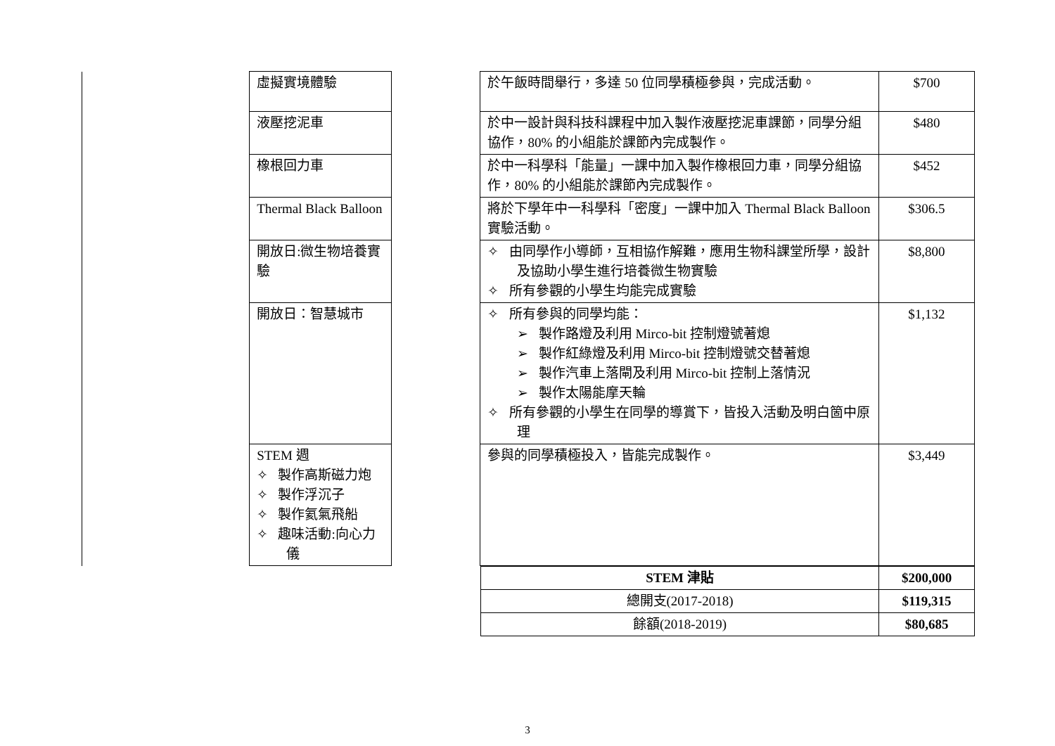| | 虛擬實境體驗 | | 於午飯時間舉行，多達 50 位同學積極參與，完成活動。 | $700 |
| | 液壓挖泥車 | | 於中一設計與科技科課程中加入製作液壓挖泥車課節，同學分組協作，80% 的小組能於課節內完成製作。 | $480 |
| | 橡根回力車 | | 於中一科學科「能量」一課中加入製作橡根回力車，同學分組協作，80% 的小組能於課節內完成製作。 | $452 |
| | Thermal Black Balloon | | 將於下學年中一科學科「密度」一課中加入 Thermal Black Balloon 實驗活動。 | $306.5 |
| | 開放日:微生物培養實驗 | | ✧ 由同學作小導師，互相協作解難，應用生物科課堂所學，設計及協助小學生進行培養微生物實驗 ✧ 所有參觀的小學生均能完成實驗 | $8,800 |
| | 開放日：智慧城市 | | ✧ 所有參與的同學均能： ➢ 製作路燈及利用 Mirco-bit 控制燈號著熄 ➢ 製作紅綠燈及利用 Mirco-bit 控制燈號交替著熄 ➢ 製作汽車上落閘及利用 Mirco-bit 控制上落情況 ➢ 製作太陽能摩天輪 ✧ 所有參觀的小學生在同學的導賞下，皆投入活動及明白箇中原理 | $1,132 |
| | STEM 週 ✧ 製作高斯磁力炮 ✧ 製作浮沉子 ✧ 製作氦氣飛船 ✧ 趣味活動:向心力儀 | | 參與的同學積極投入，皆能完成製作。 | $3,449 |
| STEM 津貼 | $200,000 |
| 總開支(2017-2018) | $119,315 |
| 餘額(2018-2019) | $80,685 |
3